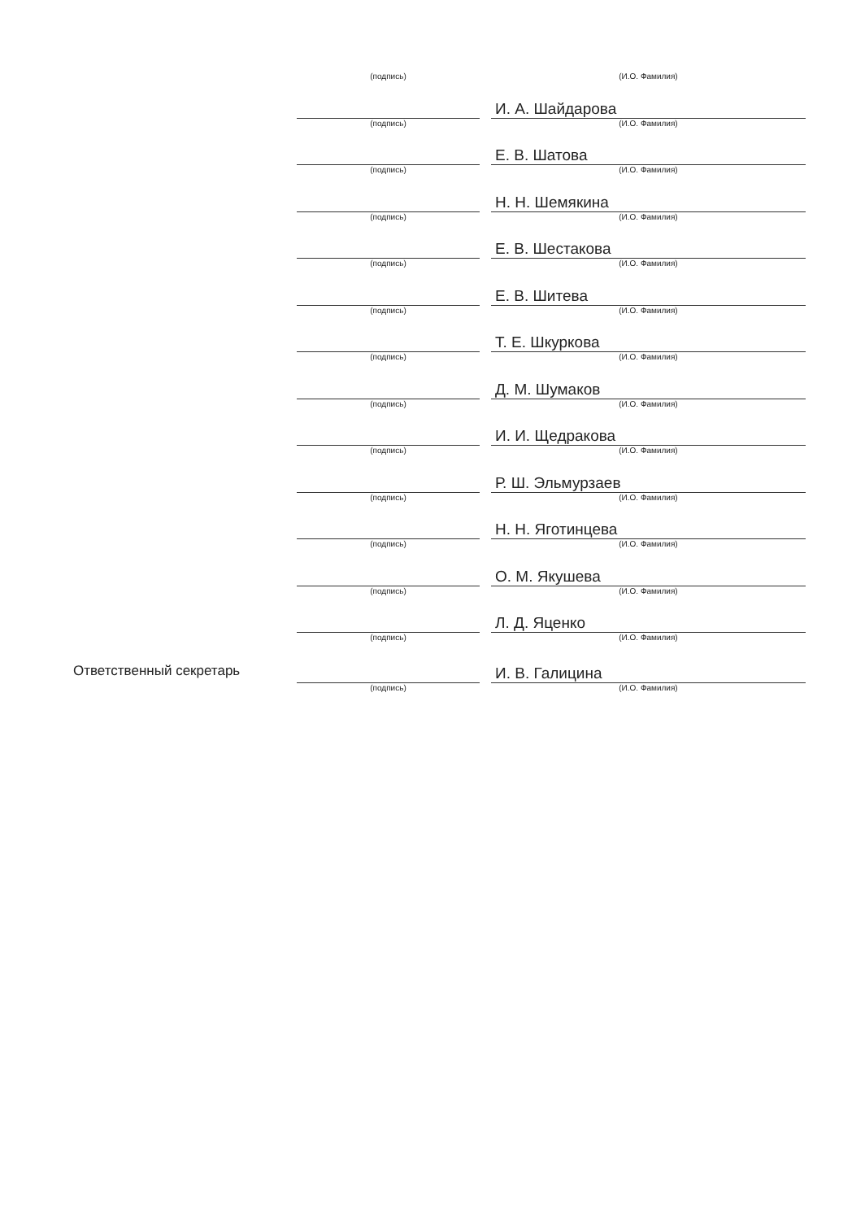| | (подпись) | | (И.О. Фамилия) |
| | | | И. А. Шайдарова |
| | (подпись) | | (И.О. Фамилия) |
| | | | Е. В. Шатова |
| | (подпись) | | (И.О. Фамилия) |
| | | | Н. Н. Шемякина |
| | (подпись) | | (И.О. Фамилия) |
| | | | Е. В. Шестакова |
| | (подпись) | | (И.О. Фамилия) |
| | | | Е. В. Шитева |
| | (подпись) | | (И.О. Фамилия) |
| | | | Т. Е. Шкуркова |
| | (подпись) | | (И.О. Фамилия) |
| | | | Д. М. Шумаков |
| | (подпись) | | (И.О. Фамилия) |
| | | | И. И. Щедракова |
| | (подпись) | | (И.О. Фамилия) |
| | | | Р. Ш. Эльмурзаев |
| | (подпись) | | (И.О. Фамилия) |
| | | | Н. Н. Яготинцева |
| | (подпись) | | (И.О. Фамилия) |
| | | | О. М. Якушева |
| | (подпись) | | (И.О. Фамилия) |
| | | | Л. Д. Яценко |
| | (подпись) | | (И.О. Фамилия) |
| Ответственный секретарь | | | И. В. Галицина |
| | (подпись) | | (И.О. Фамилия) |